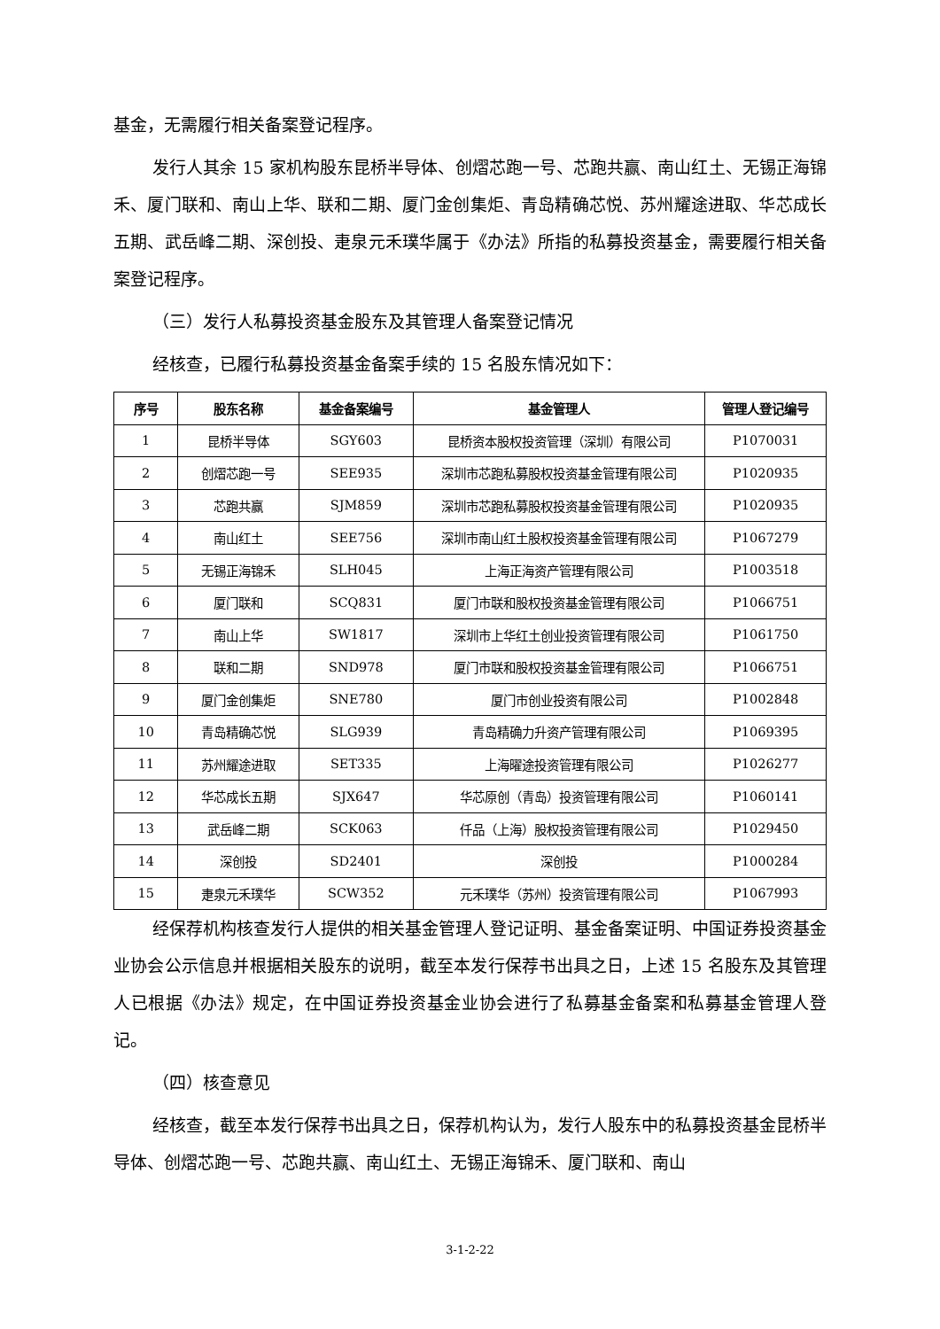基金，无需履行相关备案登记程序。
发行人其余 15 家机构股东昆桥半导体、创熠芯跑一号、芯跑共赢、南山红土、无锡正海锦禾、厦门联和、南山上华、联和二期、厦门金创集炬、青岛精确芯悦、苏州耀途进取、华芯成长五期、武岳峰二期、深创投、疌泉元禾璞华属于《办法》所指的私募投资基金，需要履行相关备案登记程序。
（三）发行人私募投资基金股东及其管理人备案登记情况
经核查，已履行私募投资基金备案手续的 15 名股东情况如下：
| 序号 | 股东名称 | 基金备案编号 | 基金管理人 | 管理人登记编号 |
| --- | --- | --- | --- | --- |
| 1 | 昆桥半导体 | SGY603 | 昆桥资本股权投资管理（深圳）有限公司 | P1070031 |
| 2 | 创熠芯跑一号 | SEE935 | 深圳市芯跑私募股权投资基金管理有限公司 | P1020935 |
| 3 | 芯跑共赢 | SJM859 | 深圳市芯跑私募股权投资基金管理有限公司 | P1020935 |
| 4 | 南山红土 | SEE756 | 深圳市南山红土股权投资基金管理有限公司 | P1067279 |
| 5 | 无锡正海锦禾 | SLH045 | 上海正海资产管理有限公司 | P1003518 |
| 6 | 厦门联和 | SCQ831 | 厦门市联和股权投资基金管理有限公司 | P1066751 |
| 7 | 南山上华 | SW1817 | 深圳市上华红土创业投资管理有限公司 | P1061750 |
| 8 | 联和二期 | SND978 | 厦门市联和股权投资基金管理有限公司 | P1066751 |
| 9 | 厦门金创集炬 | SNE780 | 厦门市创业投资有限公司 | P1002848 |
| 10 | 青岛精确芯悦 | SLG939 | 青岛精确力升资产管理有限公司 | P1069395 |
| 11 | 苏州耀途进取 | SET335 | 上海曜途投资管理有限公司 | P1026277 |
| 12 | 华芯成长五期 | SJX647 | 华芯原创（青岛）投资管理有限公司 | P1060141 |
| 13 | 武岳峰二期 | SCK063 | 仟品（上海）股权投资管理有限公司 | P1029450 |
| 14 | 深创投 | SD2401 | 深创投 | P1000284 |
| 15 | 疌泉元禾璞华 | SCW352 | 元禾璞华（苏州）投资管理有限公司 | P1067993 |
经保荐机构核查发行人提供的相关基金管理人登记证明、基金备案证明、中国证券投资基金业协会公示信息并根据相关股东的说明，截至本发行保荐书出具之日，上述 15 名股东及其管理人已根据《办法》规定，在中国证券投资基金业协会进行了私募基金备案和私募基金管理人登记。
（四）核查意见
经核查，截至本发行保荐书出具之日，保荐机构认为，发行人股东中的私募投资基金昆桥半导体、创熠芯跑一号、芯跑共赢、南山红土、无锡正海锦禾、厦门联和、南山
3-1-2-22